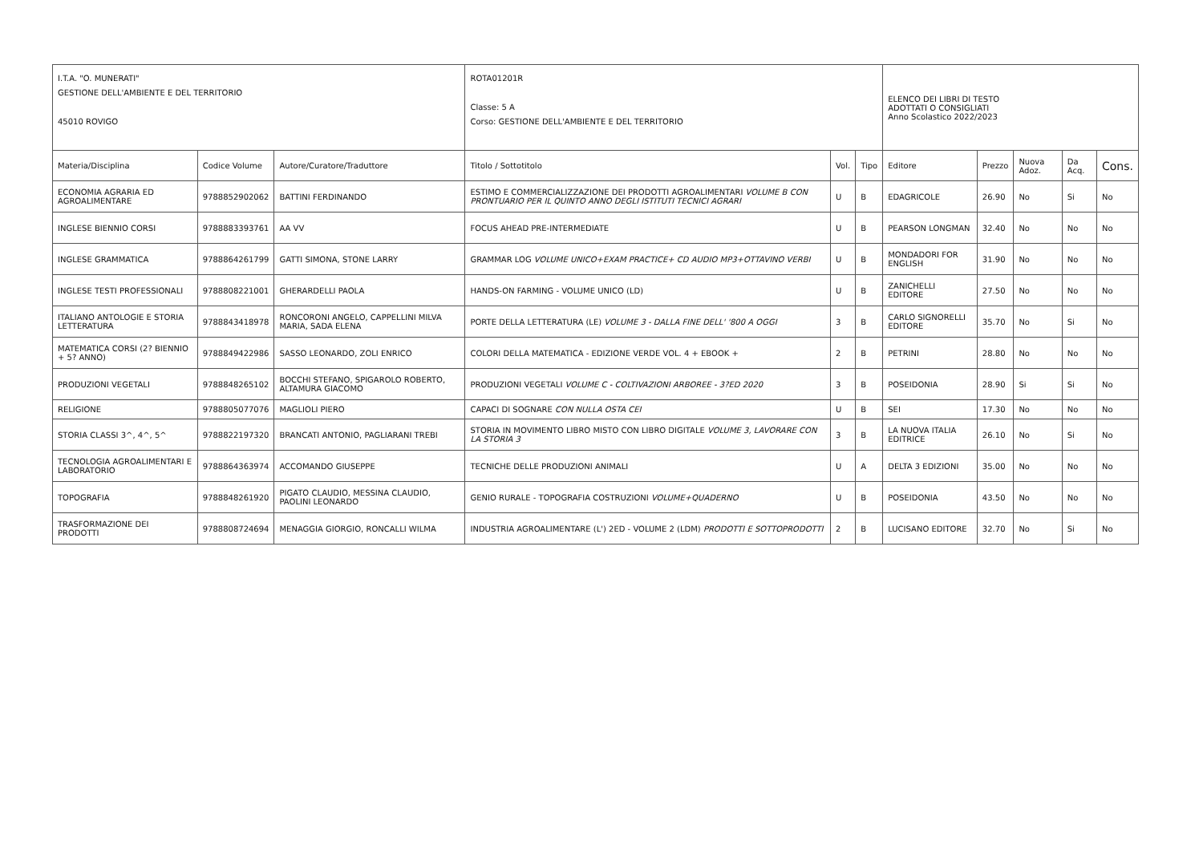| I.T.A. "O. MUNERATI" GESTIONE DELL'AMBIENTE E DEL TERRITORIO 45010 ROVIGO | | | ROTA01201R Classe: 5 A Corso: GESTIONE DELL'AMBIENTE E DEL TERRITORIO | | | ELENCO DEI LIBRI DI TESTO ADOTTATI O CONSIGLIATI Anno Scolastico 2022/2023 | | | | |
| Materia/Disciplina | Codice Volume | Autore/Curatore/Traduttore | Titolo / Sottotitolo | Vol. | Tipo | Editore | Prezzo | Nuova Adoz. | Da Acq. | Cons. |
| ECONOMIA AGRARIA ED AGROALIMENTARE | 9788852902062 | BATTINI FERDINANDO | ESTIMO E COMMERCIALIZZAZIONE DEI PRODOTTI AGROALIMENTARI VOLUME B CON PRONTUARIO PER IL QUINTO ANNO DEGLI ISTITUTI TECNICI AGRARI | U | B | EDAGRICOLE | 26.90 | No | Si | No |
| INGLESE BIENNIO CORSI | 9788883393761 | AA VV | FOCUS AHEAD PRE-INTERMEDIATE | U | B | PEARSON LONGMAN | 32.40 | No | No | No |
| INGLESE GRAMMATICA | 9788864261799 | GATTI SIMONA, STONE LARRY | GRAMMAR LOG VOLUME UNICO+EXAM PRACTICE+ CD AUDIO MP3+OTTAVINO VERBI | U | B | MONDADORI FOR ENGLISH | 31.90 | No | No | No |
| INGLESE TESTI PROFESSIONALI | 9788808221001 | GHERARDELLI PAOLA | HANDS-ON FARMING - VOLUME UNICO (LD) | U | B | ZANICHELLI EDITORE | 27.50 | No | No | No |
| ITALIANO ANTOLOGIE E STORIA LETTERATURA | 9788843418978 | RONCORONI ANGELO, CAPPELLINI MILVA MARIA, SADA ELENA | PORTE DELLA LETTERATURA (LE) VOLUME 3 - DALLA FINE DELL' '800 A OGGI | 3 | B | CARLO SIGNORELLI EDITORE | 35.70 | No | Si | No |
| MATEMATICA CORSI (2? BIENNIO + 5? ANNO) | 9788849422986 | SASSO LEONARDO, ZOLI ENRICO | COLORI DELLA MATEMATICA - EDIZIONE VERDE VOL. 4 + EBOOK + | 2 | B | PETRINI | 28.80 | No | No | No |
| PRODUZIONI VEGETALI | 9788848265102 | BOCCHI STEFANO, SPIGAROLO ROBERTO, ALTAMURA GIACOMO | PRODUZIONI VEGETALI VOLUME C - COLTIVAZIONI ARBOREE - 3?ED 2020 | 3 | B | POSEIDONIA | 28.90 | Si | Si | No |
| RELIGIONE | 9788805077076 | MAGLIOLI PIERO | CAPACI DI SOGNARE CON NULLA OSTA CEI | U | B | SEI | 17.30 | No | No | No |
| STORIA CLASSI 3^, 4^, 5^ | 9788822197320 | BRANCATI ANTONIO, PAGLIARANI TREBI | STORIA IN MOVIMENTO LIBRO MISTO CON LIBRO DIGITALE VOLUME 3, LAVORARE CON LA STORIA 3 | 3 | B | LA NUOVA ITALIA EDITRICE | 26.10 | No | Si | No |
| TECNOLOGIA AGROALIMENTARI E LABORATORIO | 9788864363974 | ACCOMANDO GIUSEPPE | TECNICHE DELLE PRODUZIONI ANIMALI | U | A | DELTA 3 EDIZIONI | 35.00 | No | No | No |
| TOPOGRAFIA | 9788848261920 | PIGATO CLAUDIO, MESSINA CLAUDIO, PAOLINI LEONARDO | GENIO RURALE - TOPOGRAFIA COSTRUZIONI VOLUME+QUADERNO | U | B | POSEIDONIA | 43.50 | No | No | No |
| TRASFORMAZIONE DEI PRODOTTI | 9788808724694 | MENAGGIA GIORGIO, RONCALLI WILMA | INDUSTRIA AGROALIMENTARE (L') 2ED - VOLUME 2 (LDM) PRODOTTI E SOTTOPRODOTTI | 2 | B | LUCISANO EDITORE | 32.70 | No | Si | No |